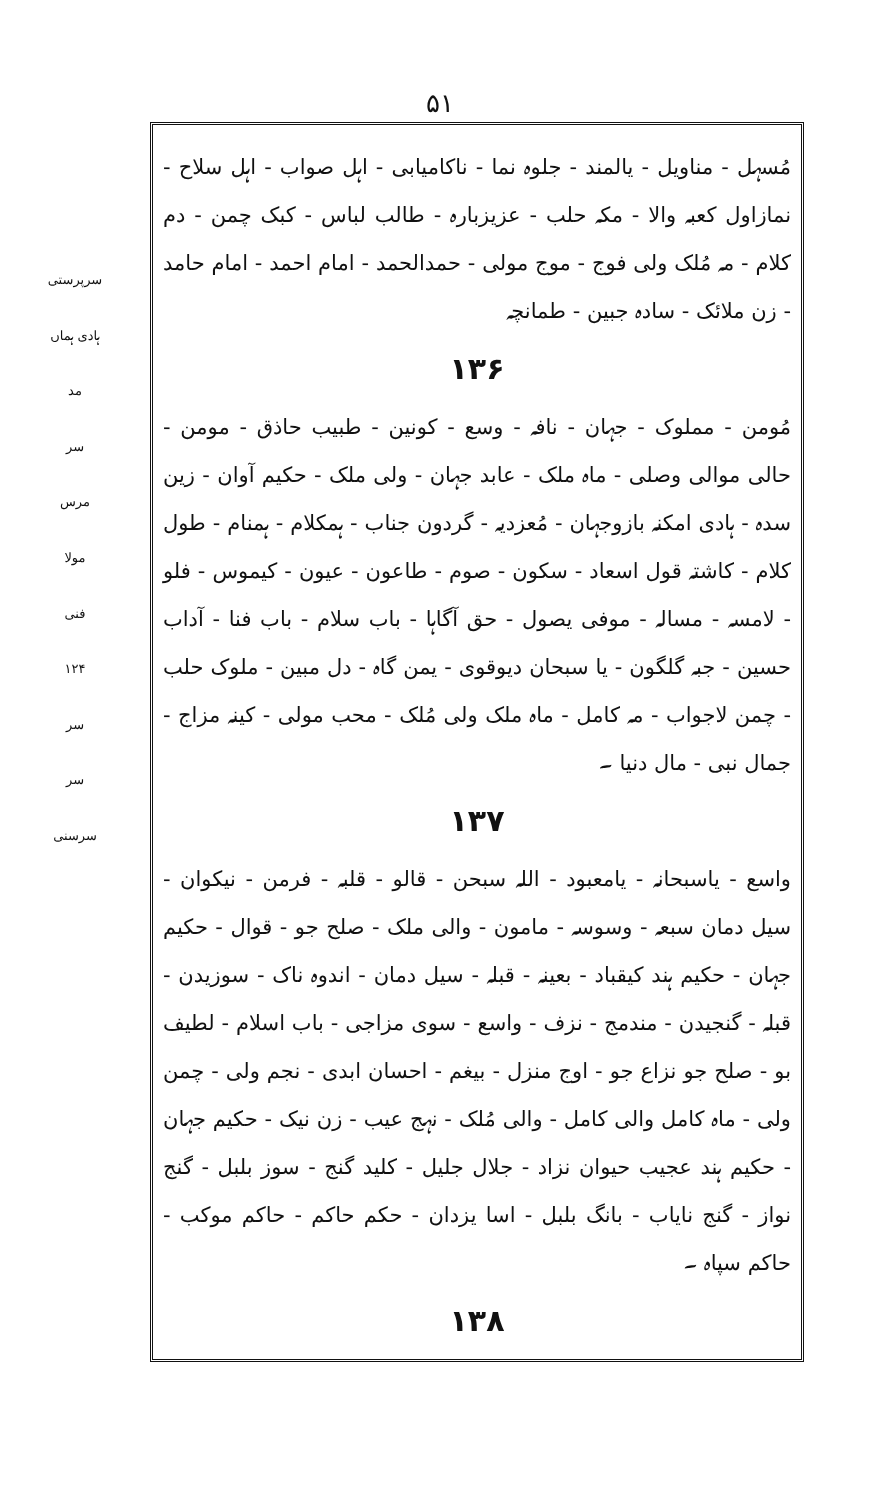۵۱
سرپرستی
ہادی ہماں
مد
سر
مرس
مولا
فنی
۱۲۴
سر
سر
سرسنی
مُسہل - مناویل - یالمند - جلوہ نما - ناکامیابی - اہل صواب - اہل سلاح - نمازاول کعبہ والا - مکہ حلب - عزیزبارہ - طالب لباس - کبک چمن - دم کلام - مہ مُلک ولی فوج - موج مولی - حمدالحمد - امام احمد - امام حامد - زن ملائک - سادہ جبین - طمانچہ
۱۳۶
مُومن - مملوک - جہان - نافہ - وسع - کونین - طبیب حاذق - مومن - حالی موالی وصلی - ماہ ملک - عابد جہان - ولی ملک - حکیم آوان - زین سدہ - ہادی امکنہ بازوجہان - مُعزدیہ - گردون جناب - ہمکلام - ہمنام - طول کلام - کاشتہ قول اسعاد - سکون - صوم - طاعون - عیون - کیموس - فلو - لامسہ - مسالہ - موفی یصول - حق آگاہا - باب سلام - باب فنا - آداب حسین - جبہ گلگون - یا سبحان دیوقوی - یمن گاہ - دل مبین - ملوک حلب - چمن لاجواب - مہ کامل - ماہ ملک ولی مُلک - محب مولی - کینہ مزاج - جمال نبی - مال دنیا ۔
۱۳۷
واسع - یاسبحانہ - یامعبود - اللہ سبحن - قالو - قلبہ - فرمن - نیکوان - سیل دمان سبعہ - وسوسہ - مامون - والی ملک - صلح جو - قوال - حکیم جہان - حکیم ہند کیقباد - بعینہ - قبلہ - سیل دمان - اندوہ ناک - سوزیدن - قبلہ - گنجیدن - مندمج - نزف - واسع - سوی مزاجی - باب اسلام - لطیف بو - صلح جو نزاع جو - اوج منزل - بیغم - احسان ابدی - نجم ولی - چمن ولی - ماہ کامل والی کامل - والی مُلک - نہج عیب - زن نیک - حکیم جہان - حکیم ہند عجیب حیوان نزاد - جلال جلیل - کلید گنج - سوز بلبل - گنج نواز - گنج نایاب - بانگ بلبل - اسا یزدان - حکم حاکم - حاکم موکب - حاکم سپاہ ۔
۱۳۸